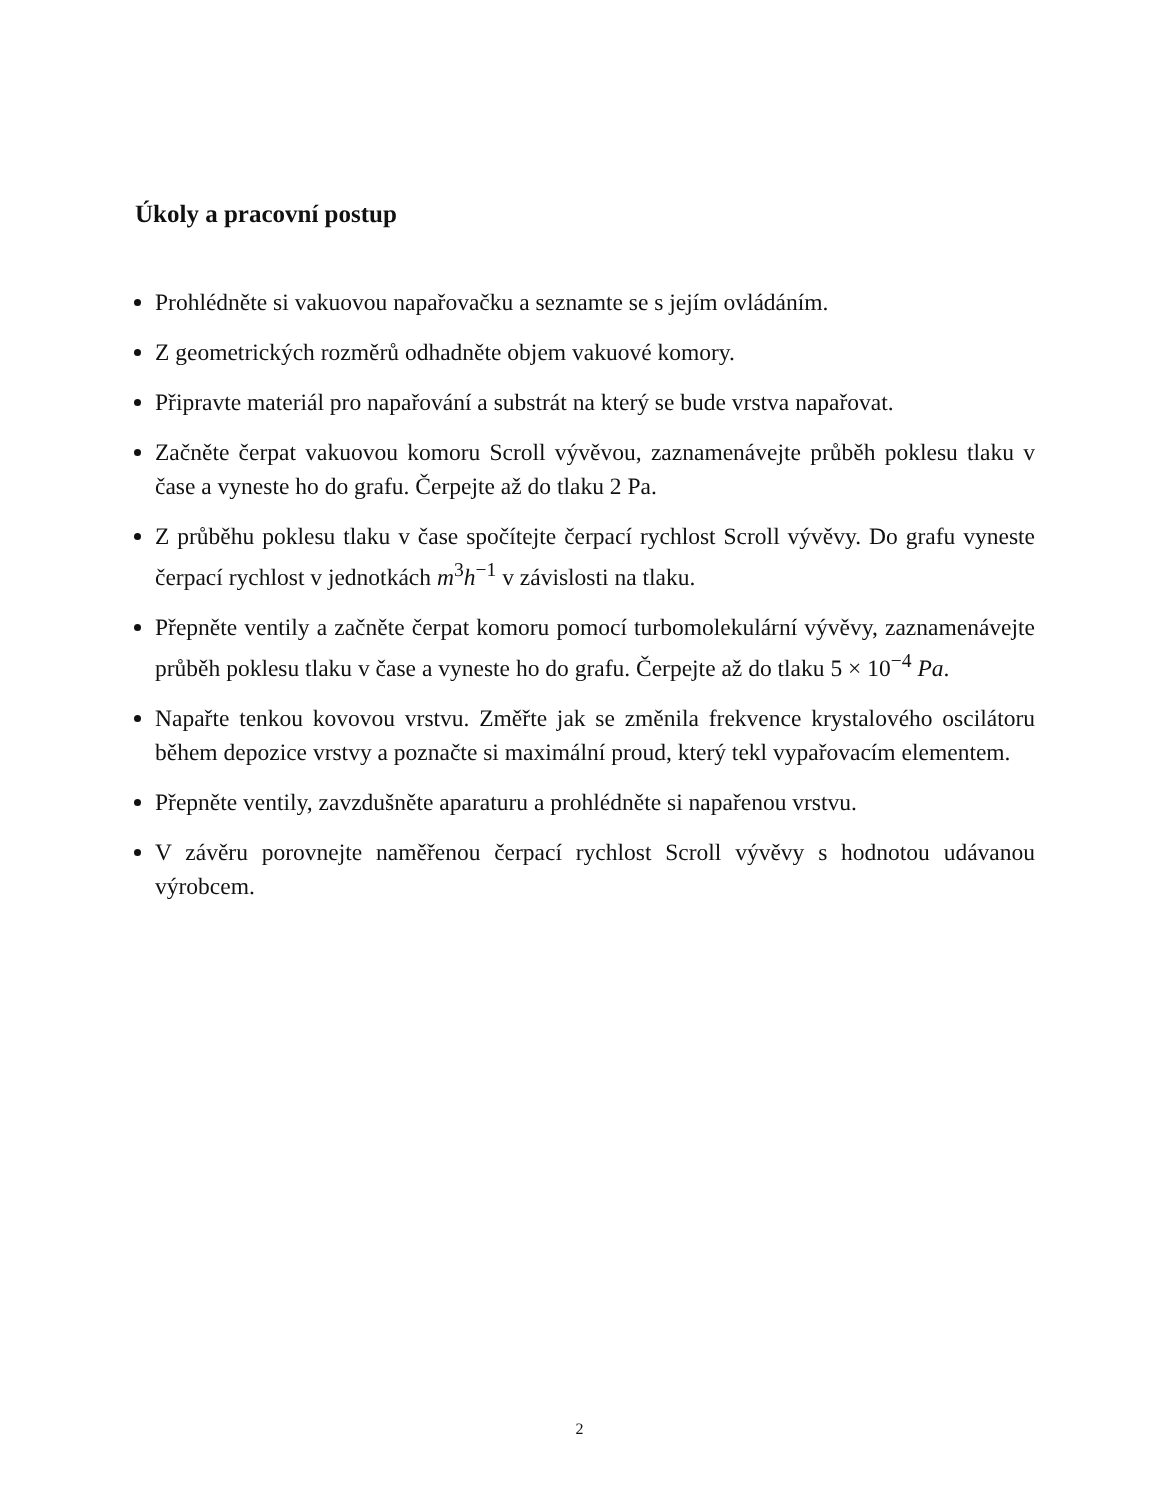Úkoly a pracovní postup
Prohlédněte si vakuovou napařovačku a seznamte se s jejím ovládáním.
Z geometrických rozměrů odhadněte objem vakuové komory.
Připravte materiál pro napařování a substrát na který se bude vrstva napařovat.
Začněte čerpat vakuovou komoru Scroll vývěvou, zaznamenávejte průběh poklesu tlaku v čase a vyneste ho do grafu. Čerpejte až do tlaku 2 Pa.
Z průběhu poklesu tlaku v čase spočítejte čerpací rychlost Scroll vývěvy. Do grafu vyneste čerpací rychlost v jednotkách m<sup>3</sup>h<sup>−1</sup> v závislosti na tlaku.
Přepněte ventily a začněte čerpat komoru pomocí turbomolekulární vývěvy, zaznamenávejte průběh poklesu tlaku v čase a vyneste ho do grafu. Čerpejte až do tlaku 5 × 10<sup>−4</sup> Pa.
Napařte tenkou kovovou vrstvu. Změřte jak se změnila frekvence krystalového oscilátoru během depozice vrstvy a poznačte si maximální proud, který tekl vypařovacím elementem.
Přepněte ventily, zavzdušněte aparaturu a prohlédněte si napařenou vrstvu.
V závěru porovnejte naměřenou čerpací rychlost Scroll vývěvy s hodnotou udávanou výrobcem.
2